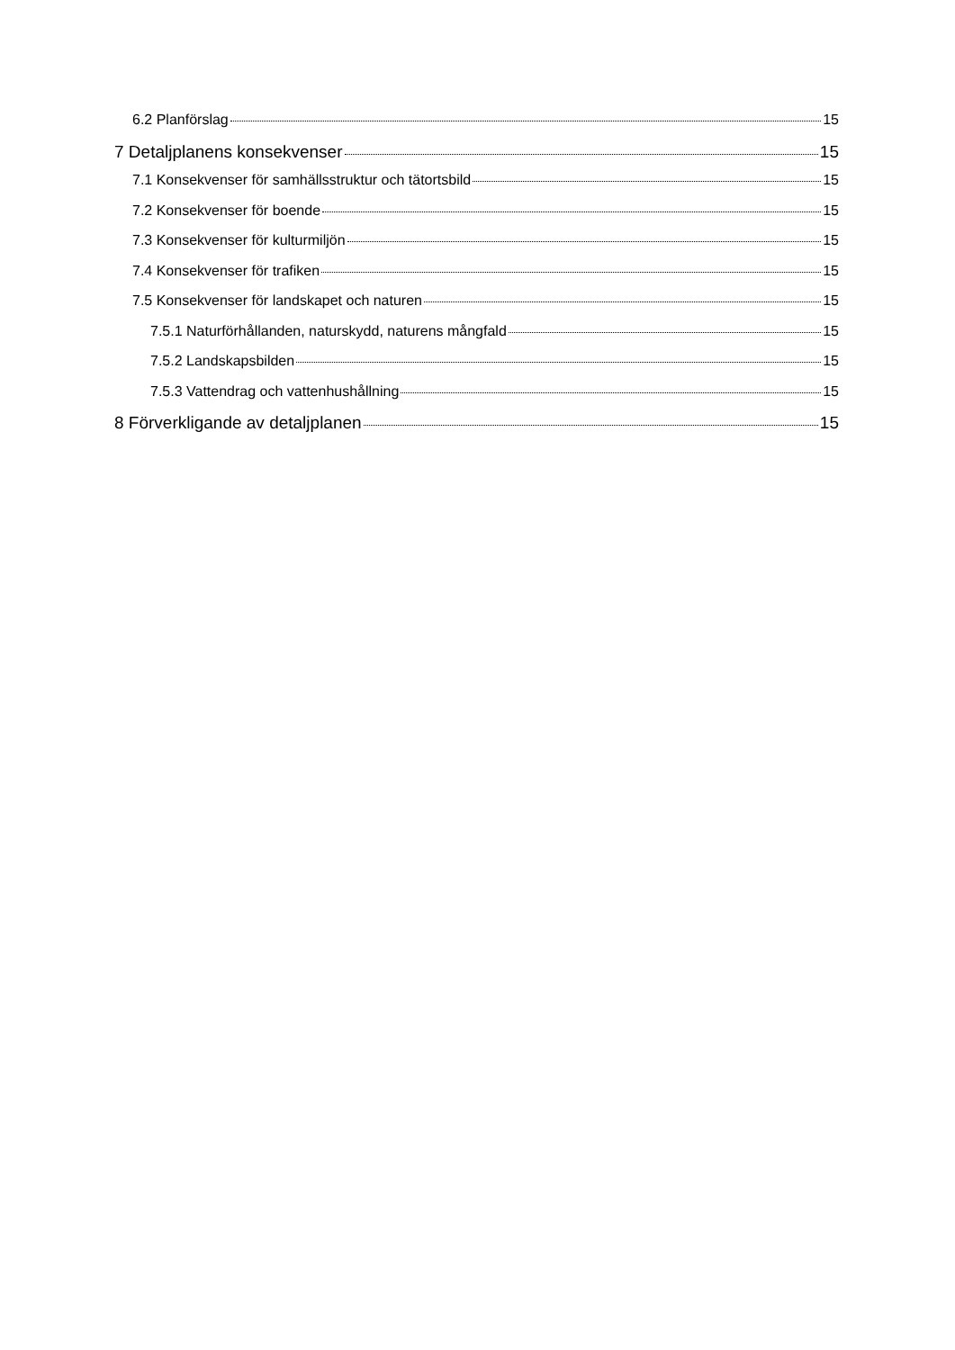6.2 Planförslag 15
7 Detaljplanens konsekvenser 15
7.1 Konsekvenser för samhällsstruktur och tätortsbild 15
7.2 Konsekvenser för boende 15
7.3 Konsekvenser för kulturmiljön 15
7.4 Konsekvenser för trafiken 15
7.5 Konsekvenser för landskapet och naturen 15
7.5.1 Naturförhållanden, naturskydd, naturens mångfald 15
7.5.2 Landskapsbilden 15
7.5.3 Vattendrag och vattenhushållning 15
8 Förverkligande av detaljplanen 15